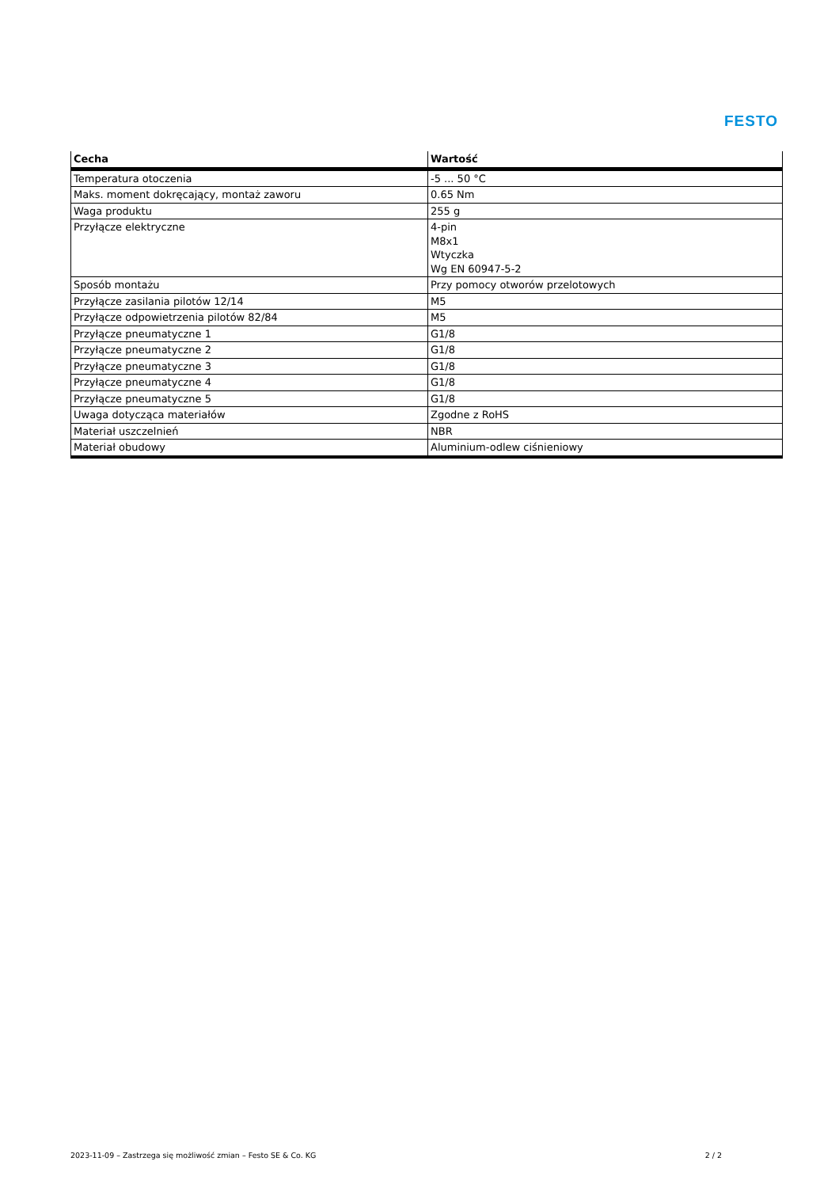FESTO
| Cecha | Wartość |
| --- | --- |
| Temperatura otoczenia | -5 ... 50 °C |
| Maks. moment dokręcający, montaż zaworu | 0.65 Nm |
| Waga produktu | 255 g |
| Przyłącze elektryczne | 4-pin M8x1 Wtyczka Wg EN 60947-5-2 |
| Sposób montażu | Przy pomocy otworów przelotowych |
| Przyłącze zasilania pilotów 12/14 | M5 |
| Przyłącze odpowietrzenia pilotów 82/84 | M5 |
| Przyłącze pneumatyczne 1 | G1/8 |
| Przyłącze pneumatyczne 2 | G1/8 |
| Przyłącze pneumatyczne 3 | G1/8 |
| Przyłącze pneumatyczne 4 | G1/8 |
| Przyłącze pneumatyczne 5 | G1/8 |
| Uwaga dotycząca materiałów | Zgodne z RoHS |
| Materiał uszczelnień | NBR |
| Materiał obudowy | Aluminium-odlew ciśnieniowy |
2023-11-09 – Zastrzega się możliwość zmian – Festo SE & Co. KG 2 / 2